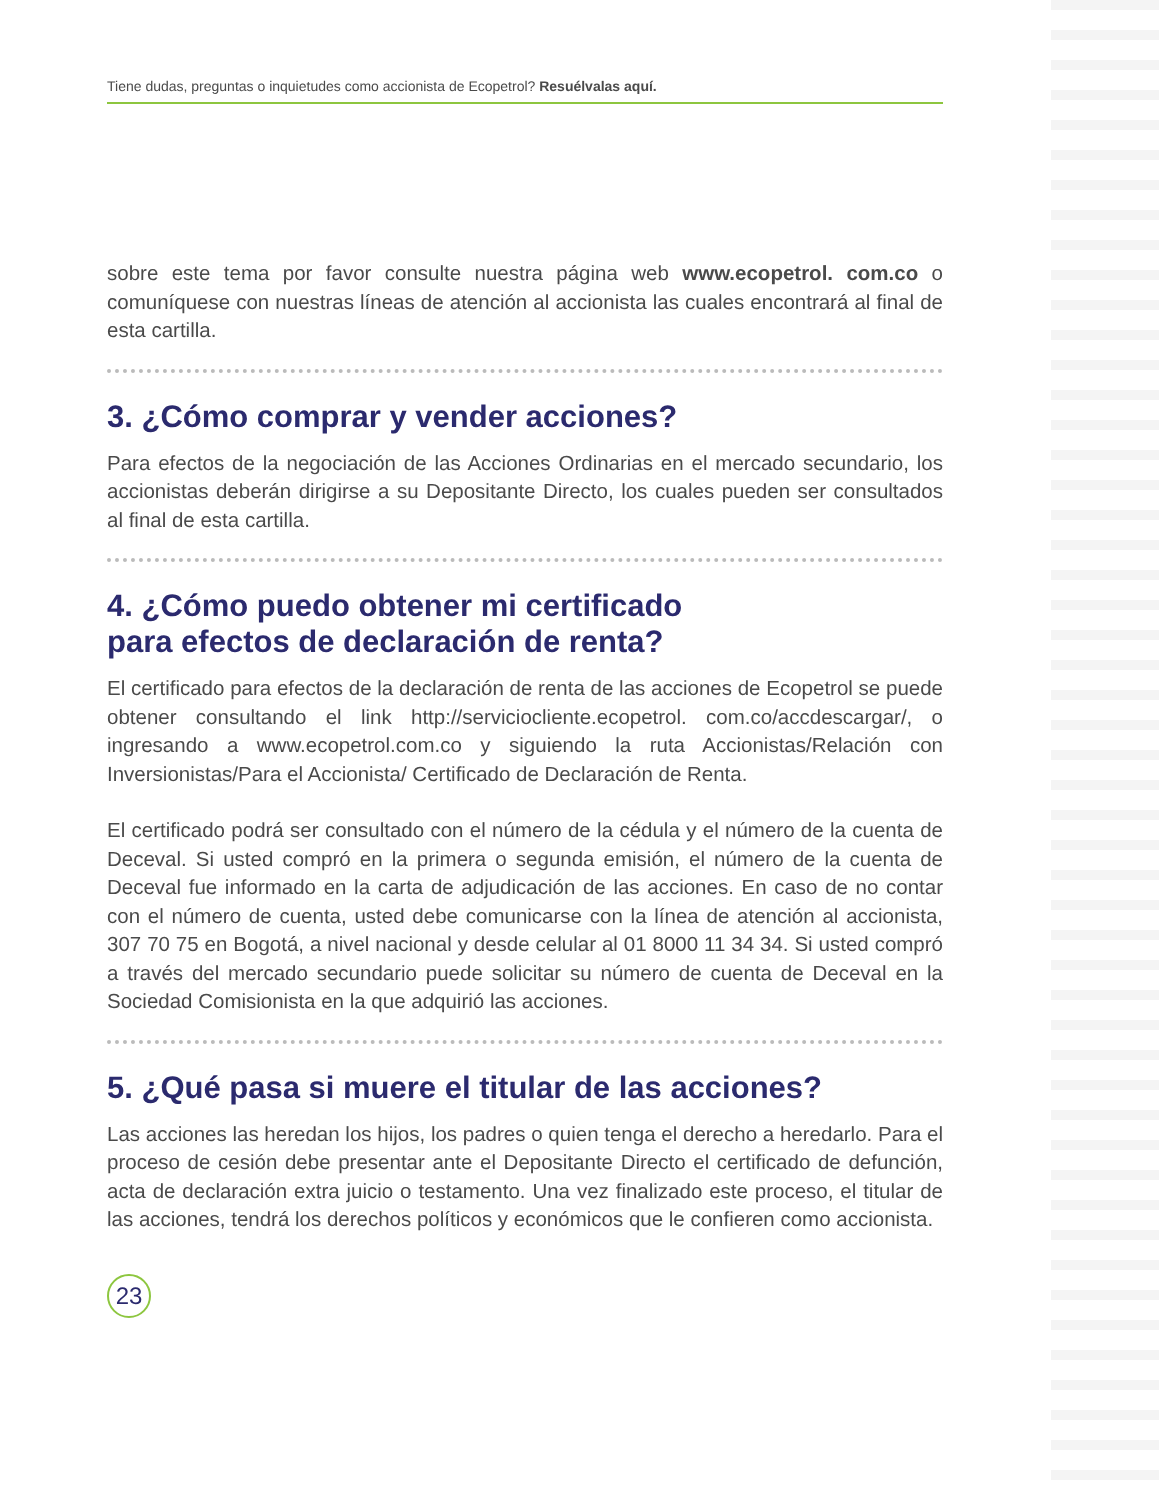Tiene dudas, preguntas o inquietudes como accionista de Ecopetrol? Resuélvalas aquí.
sobre este tema por favor consulte nuestra página web www.ecopetrol. com.co o comuníquese con nuestras líneas de atención al accionista las cuales encontrará al final de esta cartilla.
3. ¿Cómo comprar y vender acciones?
Para efectos de la negociación de las Acciones Ordinarias en el mercado secundario, los accionistas deberán dirigirse a su Depositante Directo, los cuales pueden ser consultados al final de esta cartilla.
4. ¿Cómo puedo obtener mi certificado
para efectos de declaración de renta?
El certificado para efectos de la declaración de renta de las acciones de Ecopetrol se puede obtener consultando el link http://serviciocliente.ecopetrol. com.co/accdescargar/, o ingresando a www.ecopetrol.com.co y siguiendo la ruta Accionistas/Relación con Inversionistas/Para el Accionista/ Certificado de Declaración de Renta.
El certificado podrá ser consultado con el número de la cédula y el número de la cuenta de Deceval. Si usted compró en la primera o segunda emisión, el número de la cuenta de Deceval fue informado en la carta de adjudicación de las acciones. En caso de no contar con el número de cuenta, usted debe comunicarse con la línea de atención al accionista, 307 70 75 en Bogotá, a nivel nacional y desde celular al 01 8000 11 34 34. Si usted compró a través del mercado secundario puede solicitar su número de cuenta de Deceval en la Sociedad Comisionista en la que adquirió las acciones.
5. ¿Qué pasa si muere el titular de las acciones?
Las acciones las heredan los hijos, los padres o quien tenga el derecho a heredarlo. Para el proceso de cesión debe presentar ante el Depositante Directo el certificado de defunción, acta de declaración extra juicio o testamento. Una vez finalizado este proceso, el titular de las acciones, tendrá los derechos políticos y económicos que le confieren como accionista.
23